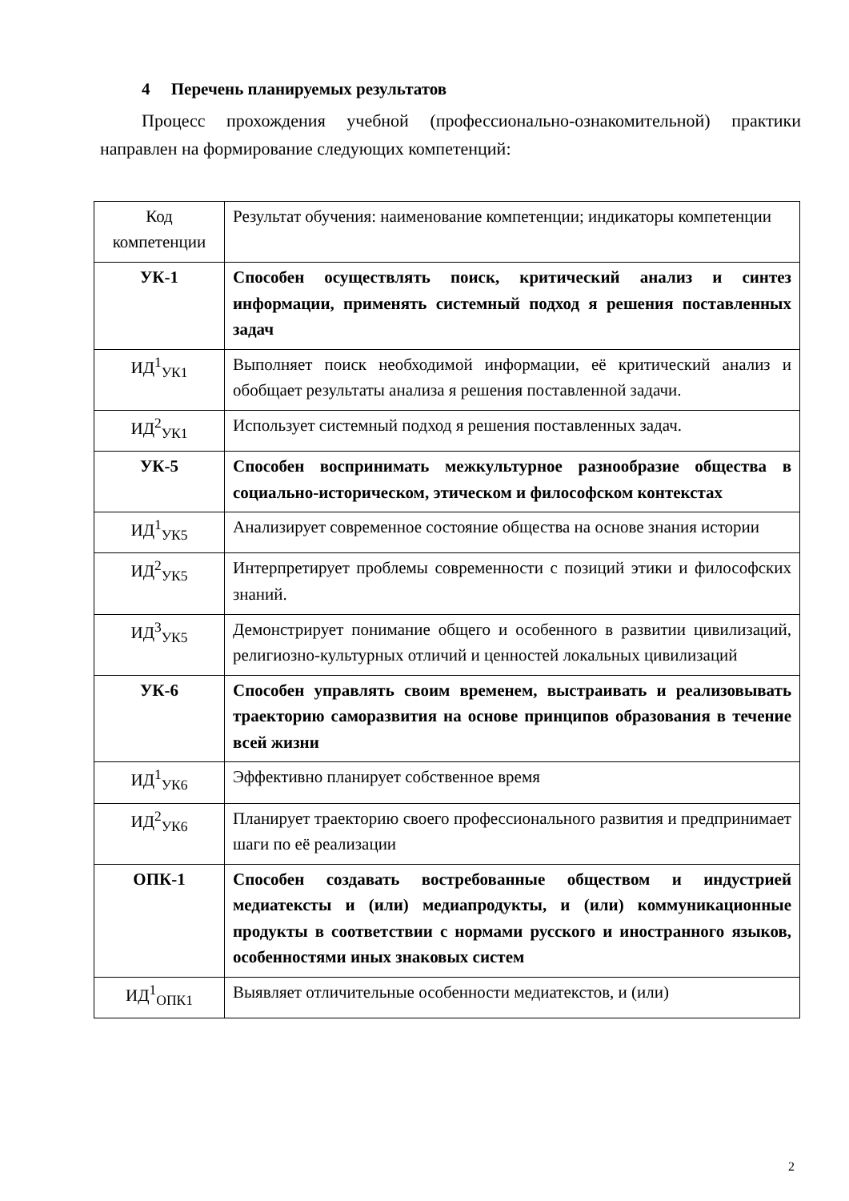4 Перечень планируемых результатов
Процесс прохождения учебной (профессионально-ознакомительной) практики направлен на формирование следующих компетенций:
| Код компетенции | Результат обучения: наименование компетенции; индикаторы компетенции |
| --- | --- |
| УК-1 | Способен осуществлять поиск, критический анализ и синтез информации, применять системный подход я решения поставленных задач |
| ИД<sup>1</sup><sub>УК1</sub> | Выполняет поиск необходимой информации, её критический анализ и обобщает результаты анализа я решения поставленной задачи. |
| ИД<sup>2</sup><sub>УК1</sub> | Использует системный подход я решения поставленных задач. |
| УК-5 | Способен воспринимать межкультурное разнообразие общества в социально-историческом, этическом и философском контекстах |
| ИД<sup>1</sup><sub>УК5</sub> | Анализирует современное состояние общества на основе знания истории |
| ИД<sup>2</sup><sub>УК5</sub> | Интерпретирует проблемы современности с позиций этики и философских знаний. |
| ИД<sup>3</sup><sub>УК5</sub> | Демонстрирует понимание общего и особенного в развитии цивилизаций, религиозно-культурных отличий и ценностей локальных цивилизаций |
| УК-6 | Способен управлять своим временем, выстраивать и реализовывать траекторию саморазвития на основе принципов образования в течение всей жизни |
| ИД<sup>1</sup><sub>УК6</sub> | Эффективно планирует собственное время |
| ИД<sup>2</sup><sub>УК6</sub> | Планирует траекторию своего профессионального развития и предпринимает шаги по её реализации |
| ОПК-1 | Способен создавать востребованные обществом и индустрией медиатексты и (или) медиапродукты, и (или) коммуникационные продукты в соответствии с нормами русского и иностранного языков, особенностями иных знаковых систем |
| ИД<sup>1</sup><sub>ОПК1</sub> | Выявляет отличительные особенности медиатекстов, и (или) |
2